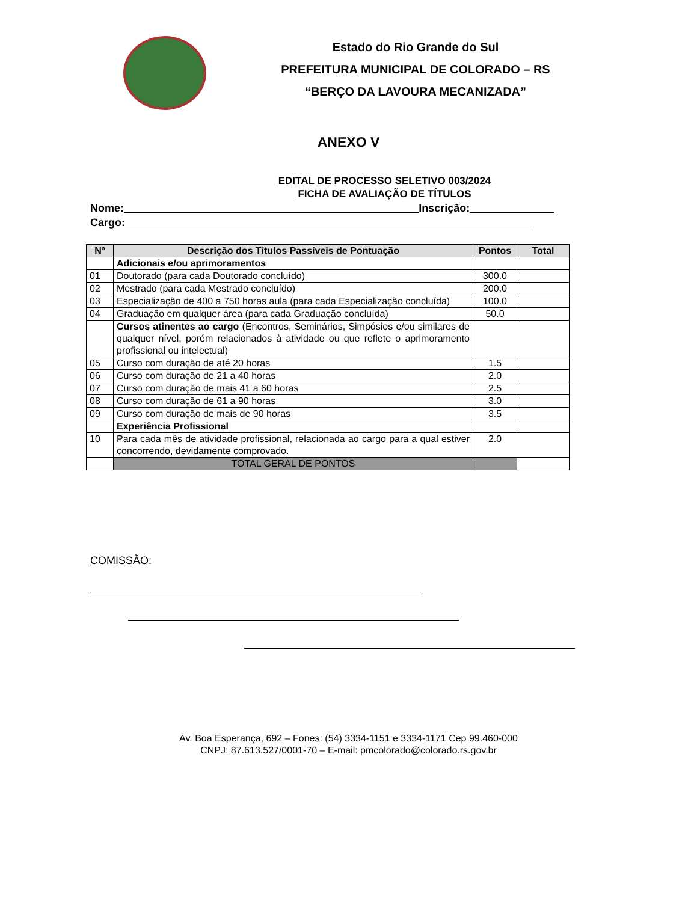Estado do Rio Grande do Sul
PREFEITURA MUNICIPAL DE COLORADO – RS
“BERÇO DA LAVOURA MECANIZADA”
ANEXO V
EDITAL DE PROCESSO SELETIVO 003/2024
FICHA DE AVALIAÇÃO DE TÍTULOS
Nome: Inscrição:
Cargo:
| Nº | Descrição dos Títulos Passíveis de Pontuação | Pontos | Total |
| --- | --- | --- | --- |
| | Adicionais e/ou aprimoramentos | | |
| 01 | Doutorado (para cada Doutorado concluído) | 300.0 | |
| 02 | Mestrado (para cada Mestrado concluído) | 200.0 | |
| 03 | Especialização de 400 a 750 horas aula (para cada Especialização concluída) | 100.0 | |
| 04 | Graduação em qualquer área (para cada Graduação concluída) | 50.0 | |
| | Cursos atinentes ao cargo (Encontros, Seminários, Simpósios e/ou similares de qualquer nível, porém relacionados à atividade ou que reflete o aprimoramento profissional ou intelectual) | | |
| 05 | Curso com duração de até 20 horas | 1.5 | |
| 06 | Curso com duração de 21 a 40 horas | 2.0 | |
| 07 | Curso com duração de mais 41 a 60 horas | 2.5 | |
| 08 | Curso com duração de 61 a 90 horas | 3.0 | |
| 09 | Curso com duração de mais de 90 horas | 3.5 | |
| | Experiência Profissional | | |
| 10 | Para cada mês de atividade profissional, relacionada ao cargo para a qual estiver concorrendo, devidamente comprovado. | 2.0 | |
| | TOTAL GERAL DE PONTOS | | |
COMISSÃO:
Av. Boa Esperança, 692 – Fones: (54) 3334-1151 e 3334-1171 Cep 99.460-000
CNPJ: 87.613.527/0001-70 – E-mail: pmcolorado@colorado.rs.gov.br